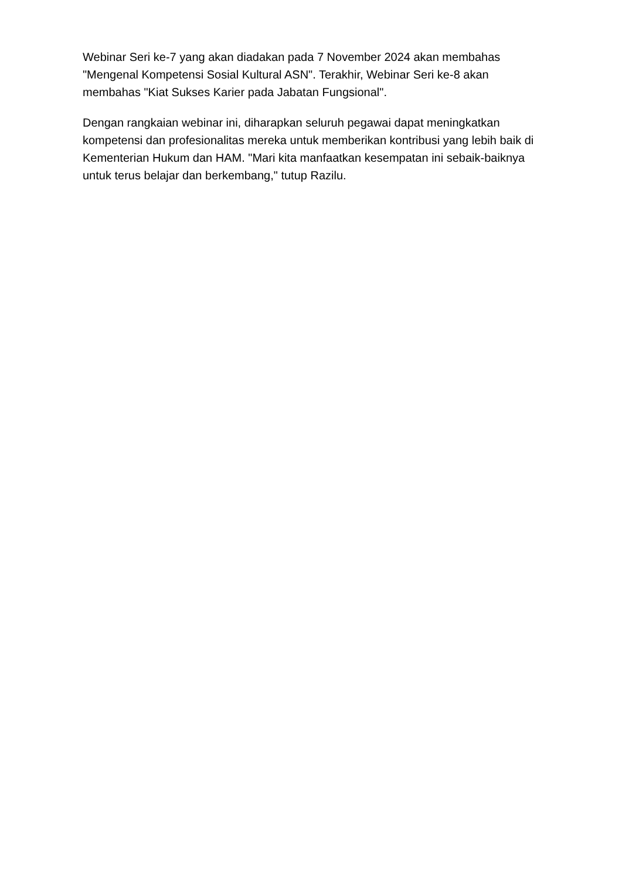Webinar Seri ke-7 yang akan diadakan pada 7 November 2024 akan membahas "Mengenal Kompetensi Sosial Kultural ASN". Terakhir, Webinar Seri ke-8 akan membahas "Kiat Sukses Karier pada Jabatan Fungsional".
Dengan rangkaian webinar ini, diharapkan seluruh pegawai dapat meningkatkan kompetensi dan profesionalitas mereka untuk memberikan kontribusi yang lebih baik di Kementerian Hukum dan HAM. "Mari kita manfaatkan kesempatan ini sebaik-baiknya untuk terus belajar dan berkembang," tutup Razilu.